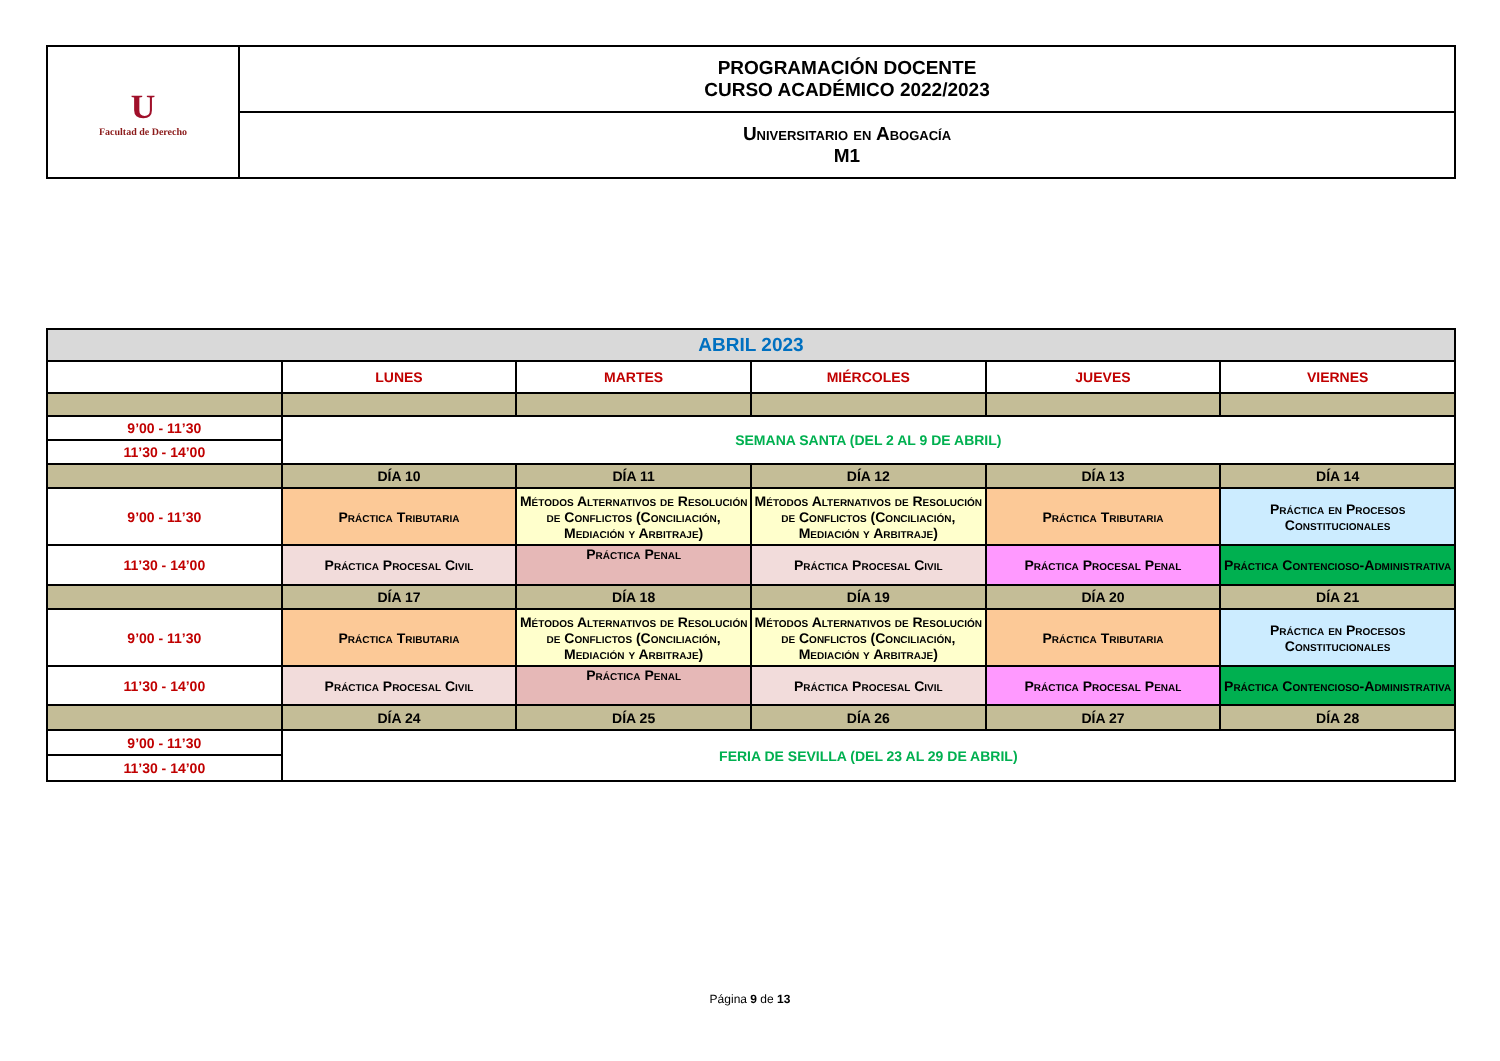| U Facultad de Derecho | PROGRAMACIÓN DOCENTE CURSO ACADÉMICO 2022/2023 |
| | Universitario en Abogacía M1 |
| ABRIL 2023 | | | | | |
| | LUNES | MARTES | MIÉRCOLES | JUEVES | VIERNES |
| 9’00 - 11’30 | SEMANA SANTA (DEL 2 AL 9 DE ABRIL) | | | | |
| 11’30 - 14’00 | | | | | |
| | DÍA 10 | DÍA 11 | DÍA 12 | DÍA 13 | DÍA 14 |
| 9’00 - 11’30 | Práctica Tributaria | Métodos Alternativos de Resolución de Conflictos (Conciliación, Mediación y Arbitraje) | Métodos Alternativos de Resolución de Conflictos (Conciliación, Mediación y Arbitraje) | Práctica Tributaria | Práctica en Procesos Constitucionales |
| 11’30 - 14’00 | Práctica Procesal Civil | Práctica Penal | Práctica Procesal Civil | Práctica Procesal Penal | Práctica Contencioso-Administrativa |
| | DÍA 17 | DÍA 18 | DÍA 19 | DÍA 20 | DÍA 21 |
| 9’00 - 11’30 | Práctica Tributaria | Métodos Alternativos de Resolución de Conflictos (Conciliación, Mediación y Arbitraje) | Métodos Alternativos de Resolución de Conflictos (Conciliación, Mediación y Arbitraje) | Práctica Tributaria | Práctica en Procesos Constitucionales |
| 11’30 - 14’00 | Práctica Procesal Civil | Práctica Penal | Práctica Procesal Civil | Práctica Procesal Penal | Práctica Contencioso-Administrativa |
| | DÍA 24 | DÍA 25 | DÍA 26 | DÍA 27 | DÍA 28 |
| 9’00 - 11’30 | FERIA DE SEVILLA (DEL 23 AL 29 DE ABRIL) | | | | |
| 11’30 - 14’00 | | | | | |
Página 9 de 13